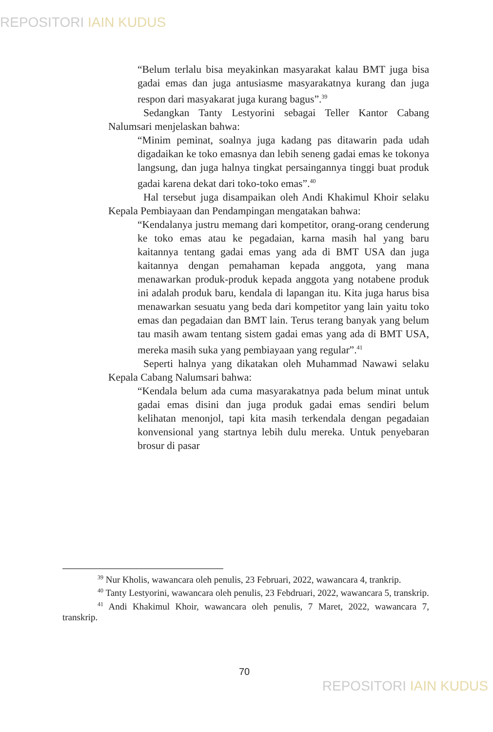REPOSITORI IAIN KUDUS
“Belum terlalu bisa meyakinkan masyarakat kalau BMT juga bisa gadai emas dan juga antusiasme masyarakatnya kurang dan juga respon dari masyakarat juga kurang bagus”.<sup>39</sup>
Sedangkan Tanty Lestyorini sebagai Teller Kantor Cabang Nalumsari menjelaskan bahwa:
“Minim peminat, soalnya juga kadang pas ditawarin pada udah digadaikan ke toko emasnya dan lebih seneng gadai emas ke tokonya langsung, dan juga halnya tingkat persaingannya tinggi buat produk gadai karena dekat dari toko-toko emas”.<sup>40</sup>
Hal tersebut juga disampaikan oleh Andi Khakimul Khoir selaku Kepala Pembiayaan dan Pendampingan mengatakan bahwa:
“Kendalanya justru memang dari kompetitor, orang-orang cenderung ke toko emas atau ke pegadaian, karna masih hal yang baru kaitannya tentang gadai emas yang ada di BMT USA dan juga kaitannya dengan pemahaman kepada anggota, yang mana menawarkan produk-produk kepada anggota yang notabene produk ini adalah produk baru, kendala di lapangan itu. Kita juga harus bisa menawarkan sesuatu yang beda dari kompetitor yang lain yaitu toko emas dan pegadaian dan BMT lain. Terus terang banyak yang belum tau masih awam tentang sistem gadai emas yang ada di BMT USA, mereka masih suka yang pembiayaan yang regular”.<sup>41</sup>
Seperti halnya yang dikatakan oleh Muhammad Nawawi selaku Kepala Cabang Nalumsari bahwa:
“Kendala belum ada cuma masyarakatnya pada belum minat untuk gadai emas disini dan juga produk gadai emas sendiri belum kelihatan menonjol, tapi kita masih terkendala dengan pegadaian konvensional yang startnya lebih dulu mereka. Untuk penyebaran brosur di pasar
<sup>39</sup> Nur Kholis, wawancara oleh penulis, 23 Februari, 2022, wawancara 4, trankrip.
<sup>40</sup> Tanty Lestyorini, wawancara oleh penulis, 23 Febdruari, 2022, wawancara 5, transkrip.
<sup>41</sup> Andi Khakimul Khoir, wawancara oleh penulis, 7 Maret, 2022, wawancara 7, transkrip.
70
REPOSITORI IAIN KUDUS